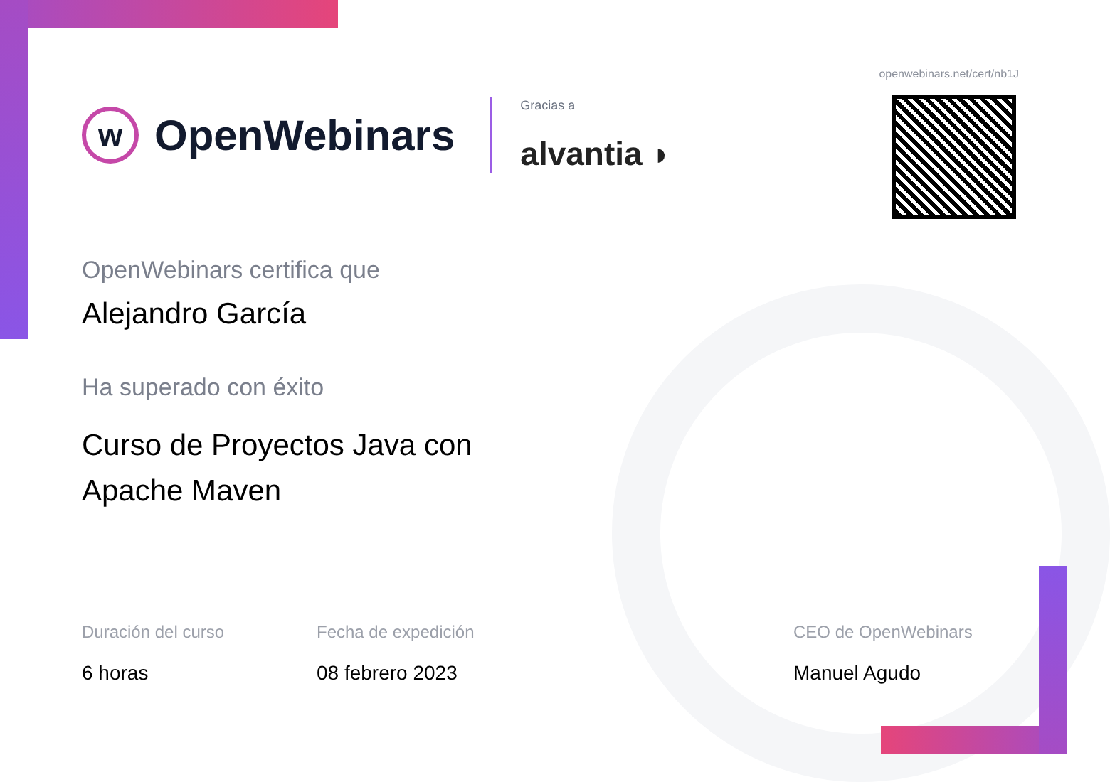openwebinars.net/cert/nb1J
w
OpenWebinars
Gracias a
alvantia ◗
OpenWebinars certifica que
Alejandro García
Ha superado con éxito
Curso de Proyectos Java con
Apache Maven
Duración del curso
6 horas
Fecha de expedición
08 febrero 2023
CEO de OpenWebinars
Manuel Agudo